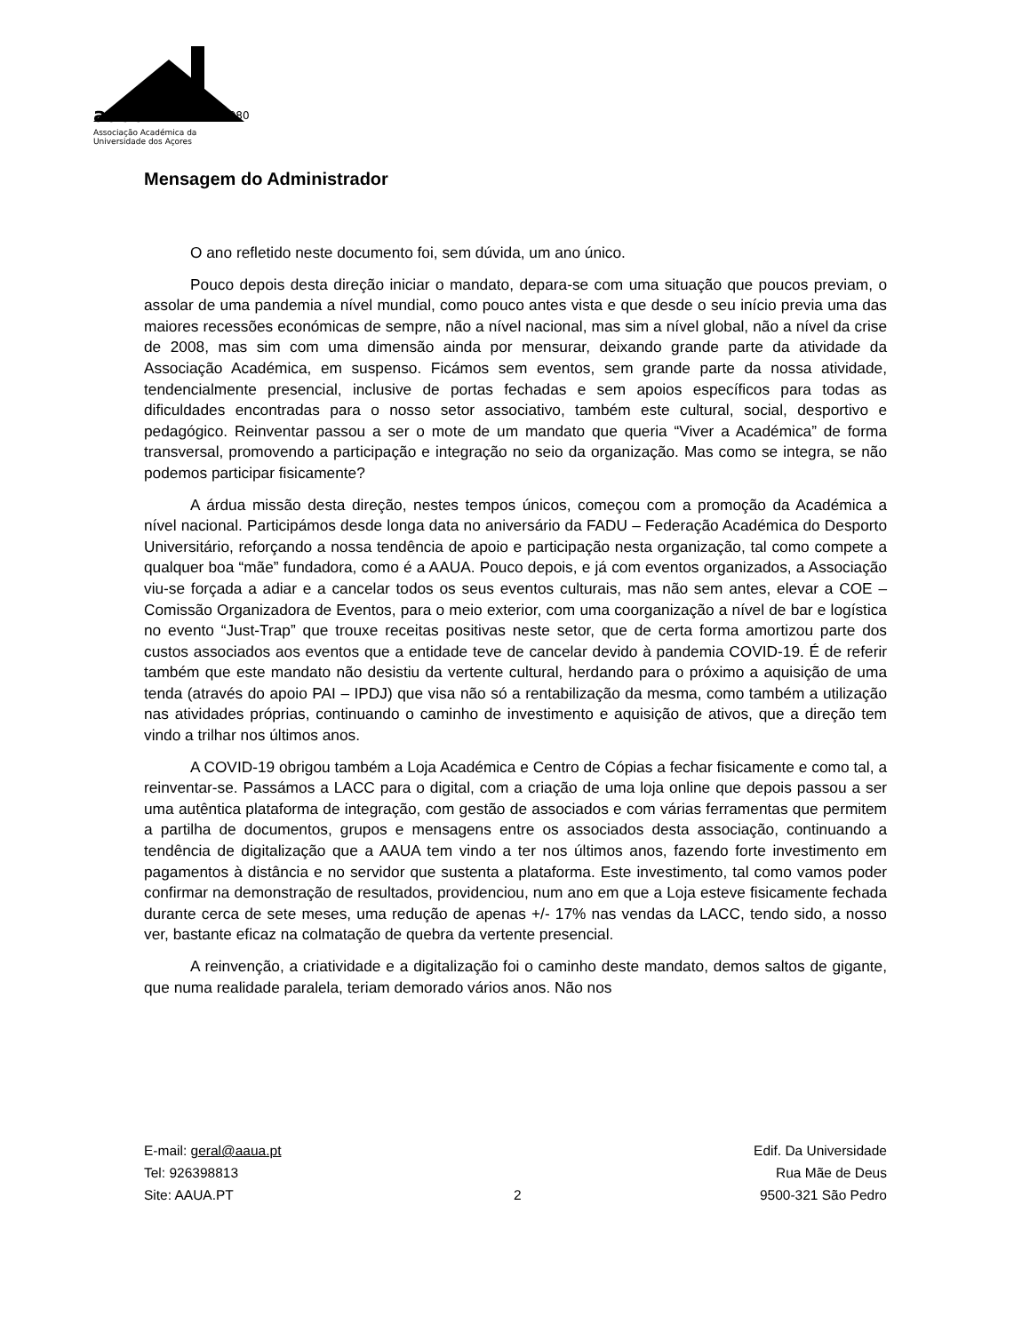aaua
1980
Associação Académica da
Universidade dos Açores
Mensagem do Administrador
O ano refletido neste documento foi, sem dúvida, um ano único.
Pouco depois desta direção iniciar o mandato, depara-se com uma situação que poucos previam, o assolar de uma pandemia a nível mundial, como pouco antes vista e que desde o seu início previa uma das maiores recessões económicas de sempre, não a nível nacional, mas sim a nível global, não a nível da crise de 2008, mas sim com uma dimensão ainda por mensurar, deixando grande parte da atividade da Associação Académica, em suspenso. Ficámos sem eventos, sem grande parte da nossa atividade, tendencialmente presencial, inclusive de portas fechadas e sem apoios específicos para todas as dificuldades encontradas para o nosso setor associativo, também este cultural, social, desportivo e pedagógico. Reinventar passou a ser o mote de um mandato que queria “Viver a Académica” de forma transversal, promovendo a participação e integração no seio da organização. Mas como se integra, se não podemos participar fisicamente?
A árdua missão desta direção, nestes tempos únicos, começou com a promoção da Académica a nível nacional. Participámos desde longa data no aniversário da FADU – Federação Académica do Desporto Universitário, reforçando a nossa tendência de apoio e participação nesta organização, tal como compete a qualquer boa “mãe” fundadora, como é a AAUA. Pouco depois, e já com eventos organizados, a Associação viu-se forçada a adiar e a cancelar todos os seus eventos culturais, mas não sem antes, elevar a COE – Comissão Organizadora de Eventos, para o meio exterior, com uma coorganização a nível de bar e logística no evento “Just-Trap” que trouxe receitas positivas neste setor, que de certa forma amortizou parte dos custos associados aos eventos que a entidade teve de cancelar devido à pandemia COVID-19. É de referir também que este mandato não desistiu da vertente cultural, herdando para o próximo a aquisição de uma tenda (através do apoio PAI – IPDJ) que visa não só a rentabilização da mesma, como também a utilização nas atividades próprias, continuando o caminho de investimento e aquisição de ativos, que a direção tem vindo a trilhar nos últimos anos.
A COVID-19 obrigou também a Loja Académica e Centro de Cópias a fechar fisicamente e como tal, a reinventar-se. Passámos a LACC para o digital, com a criação de uma loja online que depois passou a ser uma autêntica plataforma de integração, com gestão de associados e com várias ferramentas que permitem a partilha de documentos, grupos e mensagens entre os associados desta associação, continuando a tendência de digitalização que a AAUA tem vindo a ter nos últimos anos, fazendo forte investimento em pagamentos à distância e no servidor que sustenta a plataforma. Este investimento, tal como vamos poder confirmar na demonstração de resultados, providenciou, num ano em que a Loja esteve fisicamente fechada durante cerca de sete meses, uma redução de apenas +/- 17% nas vendas da LACC, tendo sido, a nosso ver, bastante eficaz na colmatação de quebra da vertente presencial.
A reinvenção, a criatividade e a digitalização foi o caminho deste mandato, demos saltos de gigante, que numa realidade paralela, teriam demorado vários anos. Não nos
E-mail: geral@aaua.pt
Tel: 926398813
Site: AAUA.PT
2 Edif. Da Universidade
Rua Mãe de Deus
9500-321 São Pedro